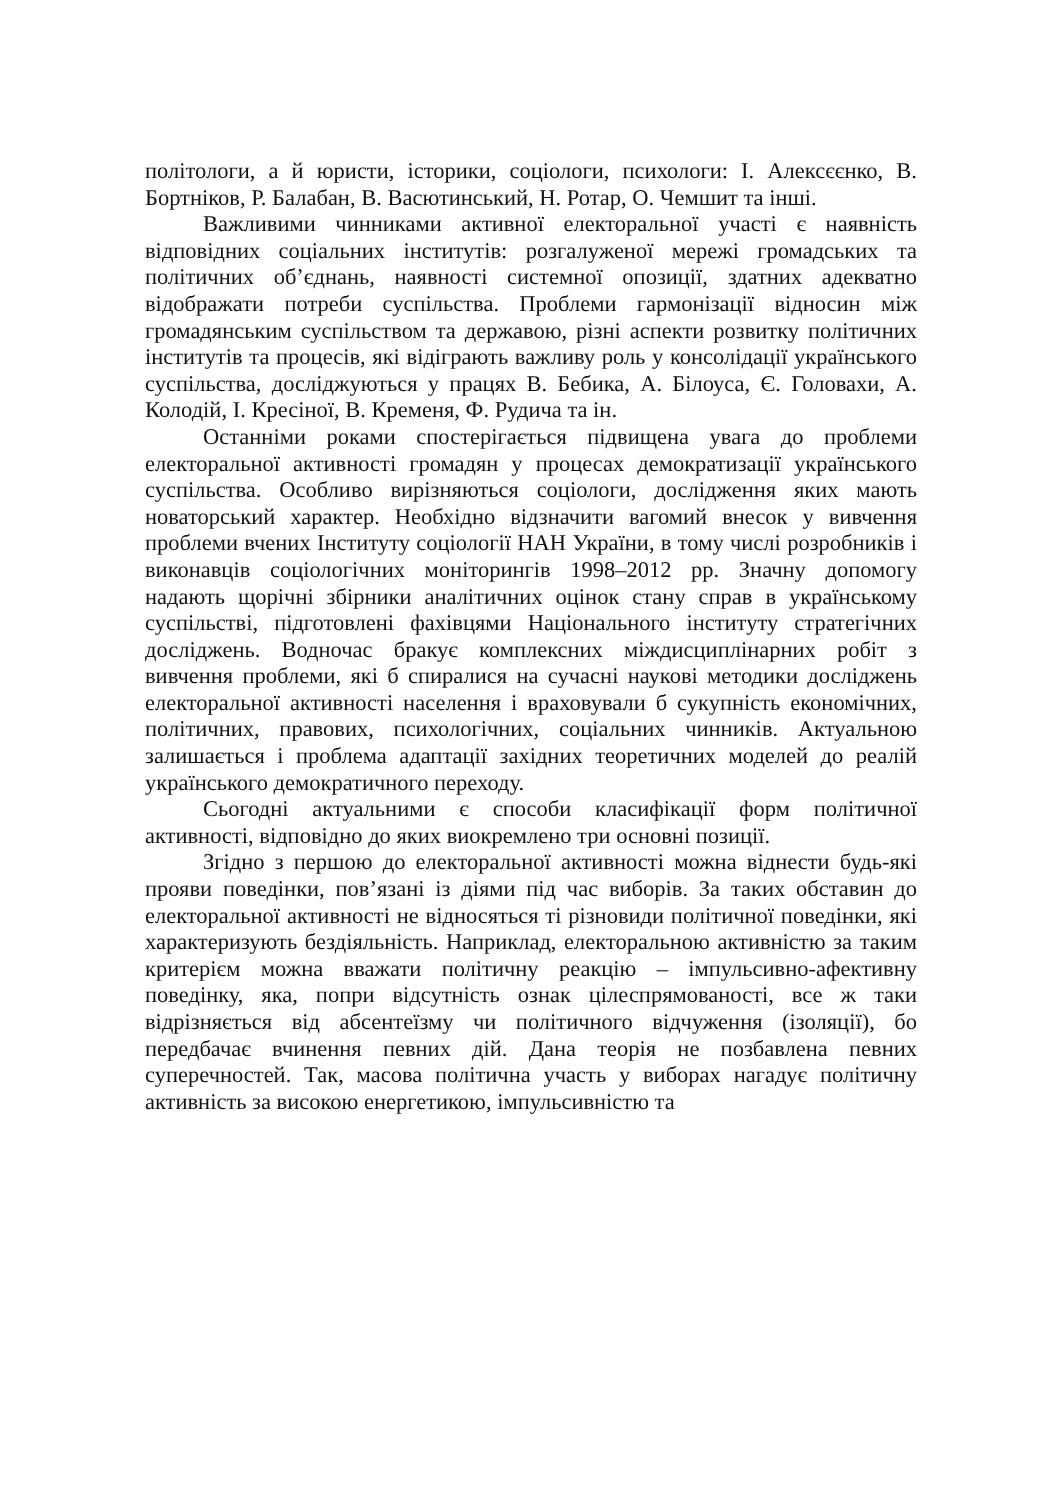політологи, а й юристи, історики, соціологи, психологи: І. Алексєєнко, В. Бортніков, Р. Балабан, В. Васютинський, Н. Ротар, О. Чемшит та інші.
Важливими чинниками активної електоральної участі є наявність відповідних соціальних інститутів: розгалуженої мережі громадських та політичних об’єднань, наявності системної опозиції, здатних адекватно відображати потреби суспільства. Проблеми гармонізації відносин між громадянським суспільством та державою, різні аспекти розвитку політичних інститутів та процесів, які відіграють важливу роль у консолідації українського суспільства, досліджуються у працях В. Бебика, А. Білоуса, Є. Головахи, А. Колодій, І. Кресіної, В. Кременя, Ф. Рудича та ін.
Останніми роками спостерігається підвищена увага до проблеми електоральної активності громадян у процесах демократизації українського суспільства. Особливо вирізняються соціологи, дослідження яких мають новаторський характер. Необхідно відзначити вагомий внесок у вивчення проблеми вчених Інституту соціології НАН України, в тому числі розробників і виконавців соціологічних моніторингів 1998–2012 рр. Значну допомогу надають щорічні збірники аналітичних оцінок стану справ в українському суспільстві, підготовлені фахівцями Національного інституту стратегічних досліджень. Водночас бракує комплексних міждисциплінарних робіт з вивчення проблеми, які б спиралися на сучасні наукові методики досліджень електоральної активності населення і враховували б сукупність економічних, політичних, правових, психологічних, соціальних чинників. Актуальною залишається і проблема адаптації західних теоретичних моделей до реалій українського демократичного переходу.
Сьогодні актуальними є способи класифікації форм політичної активності, відповідно до яких виокремлено три основні позиції.
Згідно з першою до електоральної активності можна віднести будь-які прояви поведінки, пов’язані із діями під час виборів. За таких обставин до електоральної активності не відносяться ті різновиди політичної поведінки, які характеризують бездіяльність. Наприклад, електоральною активністю за таким критерієм можна вважати політичну реакцію – імпульсивно-афективну поведінку, яка, попри відсутність ознак цілеспрямованості, все ж таки відрізняється від абсентеїзму чи політичного відчуження (ізоляції), бо передбачає вчинення певних дій. Дана теорія не позбавлена певних суперечностей. Так, масова політична участь у виборах нагадує політичну активність за високою енергетикою, імпульсивністю та